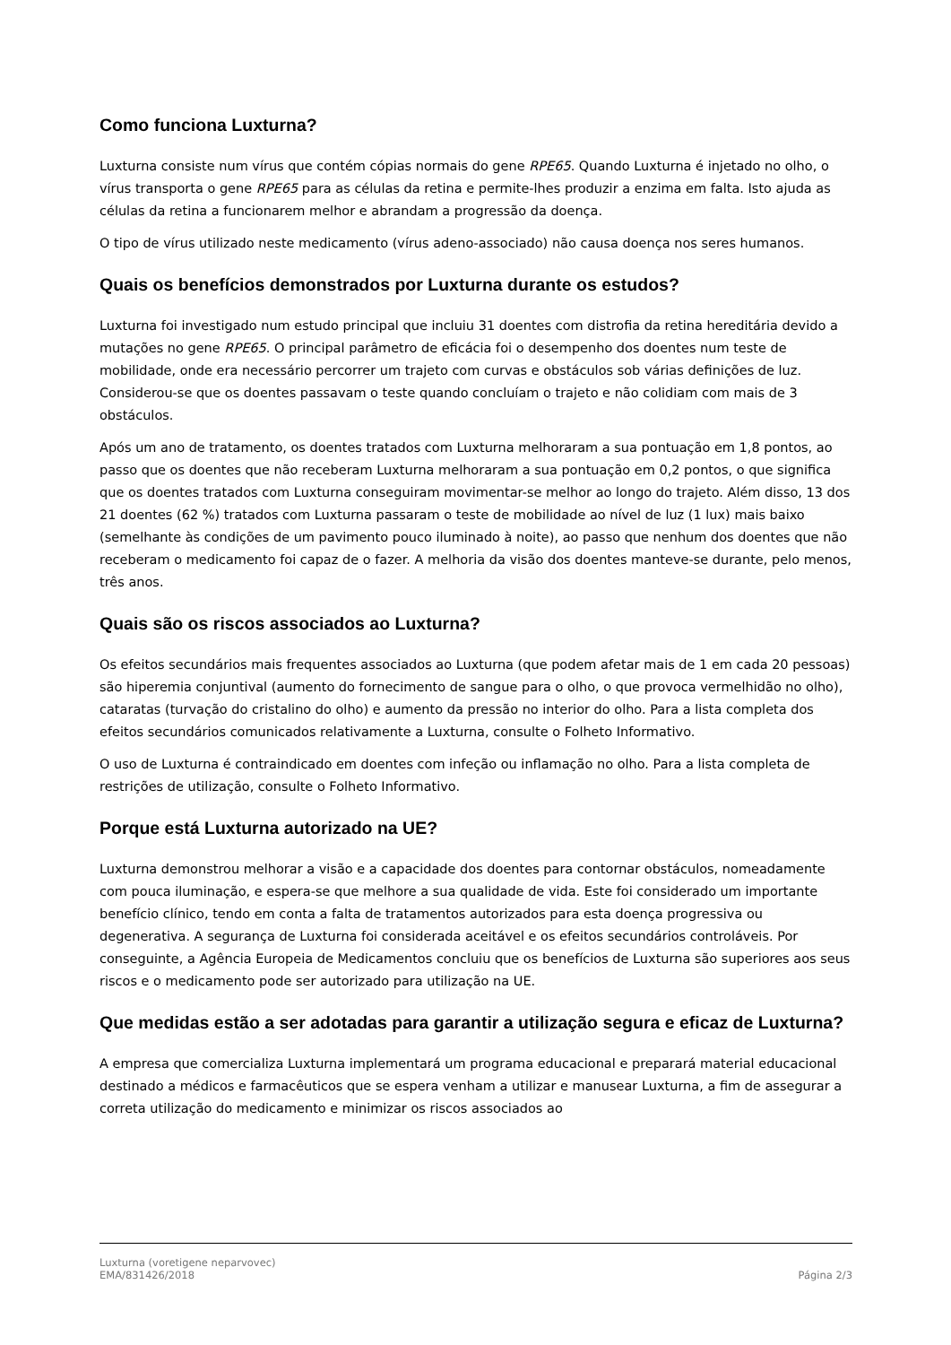Como funciona Luxturna?
Luxturna consiste num vírus que contém cópias normais do gene RPE65. Quando Luxturna é injetado no olho, o vírus transporta o gene RPE65 para as células da retina e permite-lhes produzir a enzima em falta. Isto ajuda as células da retina a funcionarem melhor e abrandam a progressão da doença.
O tipo de vírus utilizado neste medicamento (vírus adeno-associado) não causa doença nos seres humanos.
Quais os benefícios demonstrados por Luxturna durante os estudos?
Luxturna foi investigado num estudo principal que incluiu 31 doentes com distrofia da retina hereditária devido a mutações no gene RPE65. O principal parâmetro de eficácia foi o desempenho dos doentes num teste de mobilidade, onde era necessário percorrer um trajeto com curvas e obstáculos sob várias definições de luz. Considerou-se que os doentes passavam o teste quando concluíam o trajeto e não colidiam com mais de 3 obstáculos.
Após um ano de tratamento, os doentes tratados com Luxturna melhoraram a sua pontuação em 1,8 pontos, ao passo que os doentes que não receberam Luxturna melhoraram a sua pontuação em 0,2 pontos, o que significa que os doentes tratados com Luxturna conseguiram movimentar-se melhor ao longo do trajeto. Além disso, 13 dos 21 doentes (62 %) tratados com Luxturna passaram o teste de mobilidade ao nível de luz (1 lux) mais baixo (semelhante às condições de um pavimento pouco iluminado à noite), ao passo que nenhum dos doentes que não receberam o medicamento foi capaz de o fazer. A melhoria da visão dos doentes manteve-se durante, pelo menos, três anos.
Quais são os riscos associados ao Luxturna?
Os efeitos secundários mais frequentes associados ao Luxturna (que podem afetar mais de 1 em cada 20 pessoas) são hiperemia conjuntival (aumento do fornecimento de sangue para o olho, o que provoca vermelhidão no olho), cataratas (turvação do cristalino do olho) e aumento da pressão no interior do olho. Para a lista completa dos efeitos secundários comunicados relativamente a Luxturna, consulte o Folheto Informativo.
O uso de Luxturna é contraindicado em doentes com infeção ou inflamação no olho. Para a lista completa de restrições de utilização, consulte o Folheto Informativo.
Porque está Luxturna autorizado na UE?
Luxturna demonstrou melhorar a visão e a capacidade dos doentes para contornar obstáculos, nomeadamente com pouca iluminação, e espera-se que melhore a sua qualidade de vida. Este foi considerado um importante benefício clínico, tendo em conta a falta de tratamentos autorizados para esta doença progressiva ou degenerativa. A segurança de Luxturna foi considerada aceitável e os efeitos secundários controláveis. Por conseguinte, a Agência Europeia de Medicamentos concluiu que os benefícios de Luxturna são superiores aos seus riscos e o medicamento pode ser autorizado para utilização na UE.
Que medidas estão a ser adotadas para garantir a utilização segura e eficaz de Luxturna?
A empresa que comercializa Luxturna implementará um programa educacional e preparará material educacional destinado a médicos e farmacêuticos que se espera venham a utilizar e manusear Luxturna, a fim de assegurar a correta utilização do medicamento e minimizar os riscos associados ao
Luxturna (voretigene neparvovec)
EMA/831426/2018
Página 2/3